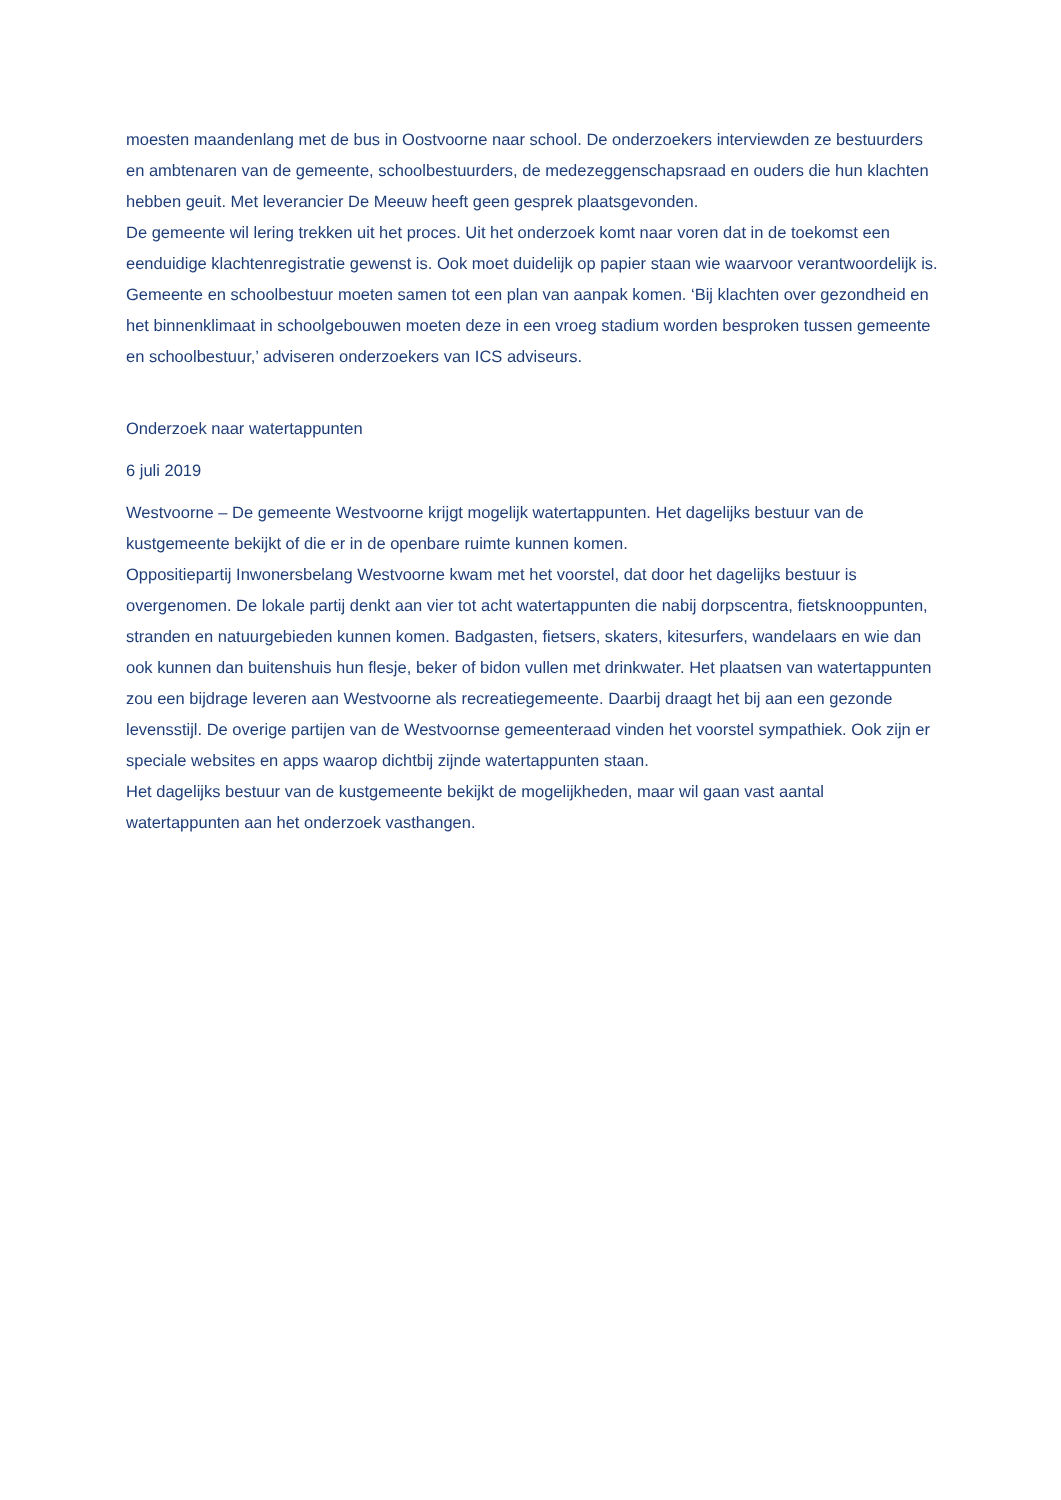moesten maandenlang met de bus in Oostvoorne naar school. De onderzoekers interviewden ze bestuurders en ambtenaren van de gemeente, schoolbestuurders, de medezeggenschapsraad en ouders die hun klachten hebben geuit. Met leverancier De Meeuw heeft geen gesprek plaatsgevonden.
De gemeente wil lering trekken uit het proces. Uit het onderzoek komt naar voren dat in de toekomst een eenduidige klachtenregistratie gewenst is. Ook moet duidelijk op papier staan wie waarvoor verantwoordelijk is. Gemeente en schoolbestuur moeten samen tot een plan van aanpak komen. ‘Bij klachten over gezondheid en het binnenklimaat in schoolgebouwen moeten deze in een vroeg stadium worden besproken tussen gemeente en schoolbestuur,’ adviseren onderzoekers van ICS adviseurs.
Onderzoek naar watertappunten
6 juli 2019
Westvoorne – De gemeente Westvoorne krijgt mogelijk watertappunten. Het dagelijks bestuur van de kustgemeente bekijkt of die er in de openbare ruimte kunnen komen.
Oppositiepartij Inwonersbelang Westvoorne kwam met het voorstel, dat door het dagelijks bestuur is overgenomen. De lokale partij denkt aan vier tot acht watertappunten die nabij dorpscentra, fietsknooppunten, stranden en natuurgebieden kunnen komen. Badgasten, fietsers, skaters, kitesurfers, wandelaars en wie dan ook kunnen dan buitenshuis hun flesje, beker of bidon vullen met drinkwater. Het plaatsen van watertappunten zou een bijdrage leveren aan Westvoorne als recreatiegemeente. Daarbij draagt het bij aan een gezonde levensstijl. De overige partijen van de Westvoornse gemeenteraad vinden het voorstel sympathiek. Ook zijn er speciale websites en apps waarop dichtbij zijnde watertappunten staan.
Het dagelijks bestuur van de kustgemeente bekijkt de mogelijkheden, maar wil gaan vast aantal watertappunten aan het onderzoek vasthangen.